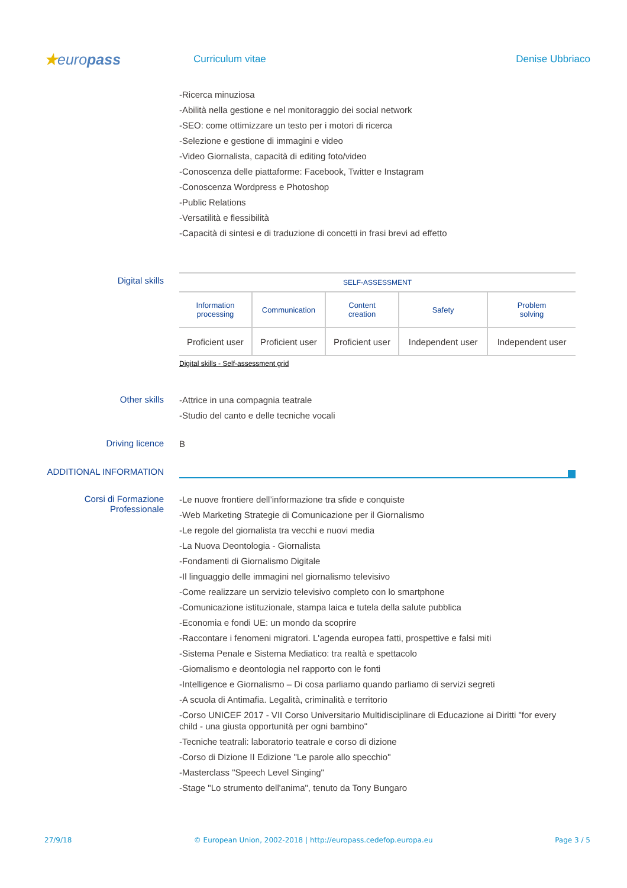★europass
Curriculum vitae Denise Ubbriaco
-Ricerca minuziosa
-Abilità nella gestione e nel monitoraggio dei social network
-SEO: come ottimizzare un testo per i motori di ricerca
-Selezione e gestione di immagini e video
-Video Giornalista, capacità di editing foto/video
-Conoscenza delle piattaforme: Facebook, Twitter e Instagram
-Conoscenza Wordpress e Photoshop
-Public Relations
-Versatilità e flessibilità
-Capacità di sintesi e di traduzione di concetti in frasi brevi ad effetto
Digital skills
| SELF-ASSESSMENT | | | | |
| --- | --- | --- | --- | --- |
| Information processing | Communication | Content creation | Safety | Problem solving |
| Proficient user | Proficient user | Proficient user | Independent user | Independent user |
Digital skills - Self-assessment grid
Other skills
-Attrice in una compagnia teatrale
-Studio del canto e delle tecniche vocali
Driving licence
B
ADDITIONAL INFORMATION
Corsi di Formazione
Professionale
-Le nuove frontiere dell’informazione tra sfide e conquiste
-Web Marketing Strategie di Comunicazione per il Giornalismo
-Le regole del giornalista tra vecchi e nuovi media
-La Nuova Deontologia - Giornalista
-Fondamenti di Giornalismo Digitale
-Il linguaggio delle immagini nel giornalismo televisivo
-Come realizzare un servizio televisivo completo con lo smartphone
-Comunicazione istituzionale, stampa laica e tutela della salute pubblica
-Economia e fondi UE: un mondo da scoprire
-Raccontare i fenomeni migratori. L'agenda europea fatti, prospettive e falsi miti
-Sistema Penale e Sistema Mediatico: tra realtà e spettacolo
-Giornalismo e deontologia nel rapporto con le fonti
-Intelligence e Giornalismo – Di cosa parliamo quando parliamo di servizi segreti
-A scuola di Antimafia. Legalità, criminalità e territorio
-Corso UNICEF 2017 - VII Corso Universitario Multidisciplinare di Educazione ai Diritti "for every child - una giusta opportunità per ogni bambino"
-Tecniche teatrali: laboratorio teatrale e corso di dizione
-Corso di Dizione II Edizione "Le parole allo specchio"
-Masterclass "Speech Level Singing"
-Stage "Lo strumento dell'anima", tenuto da Tony Bungaro
27/9/18 © European Union, 2002-2018 | http://europass.cedefop.europa.eu Page 3 / 5